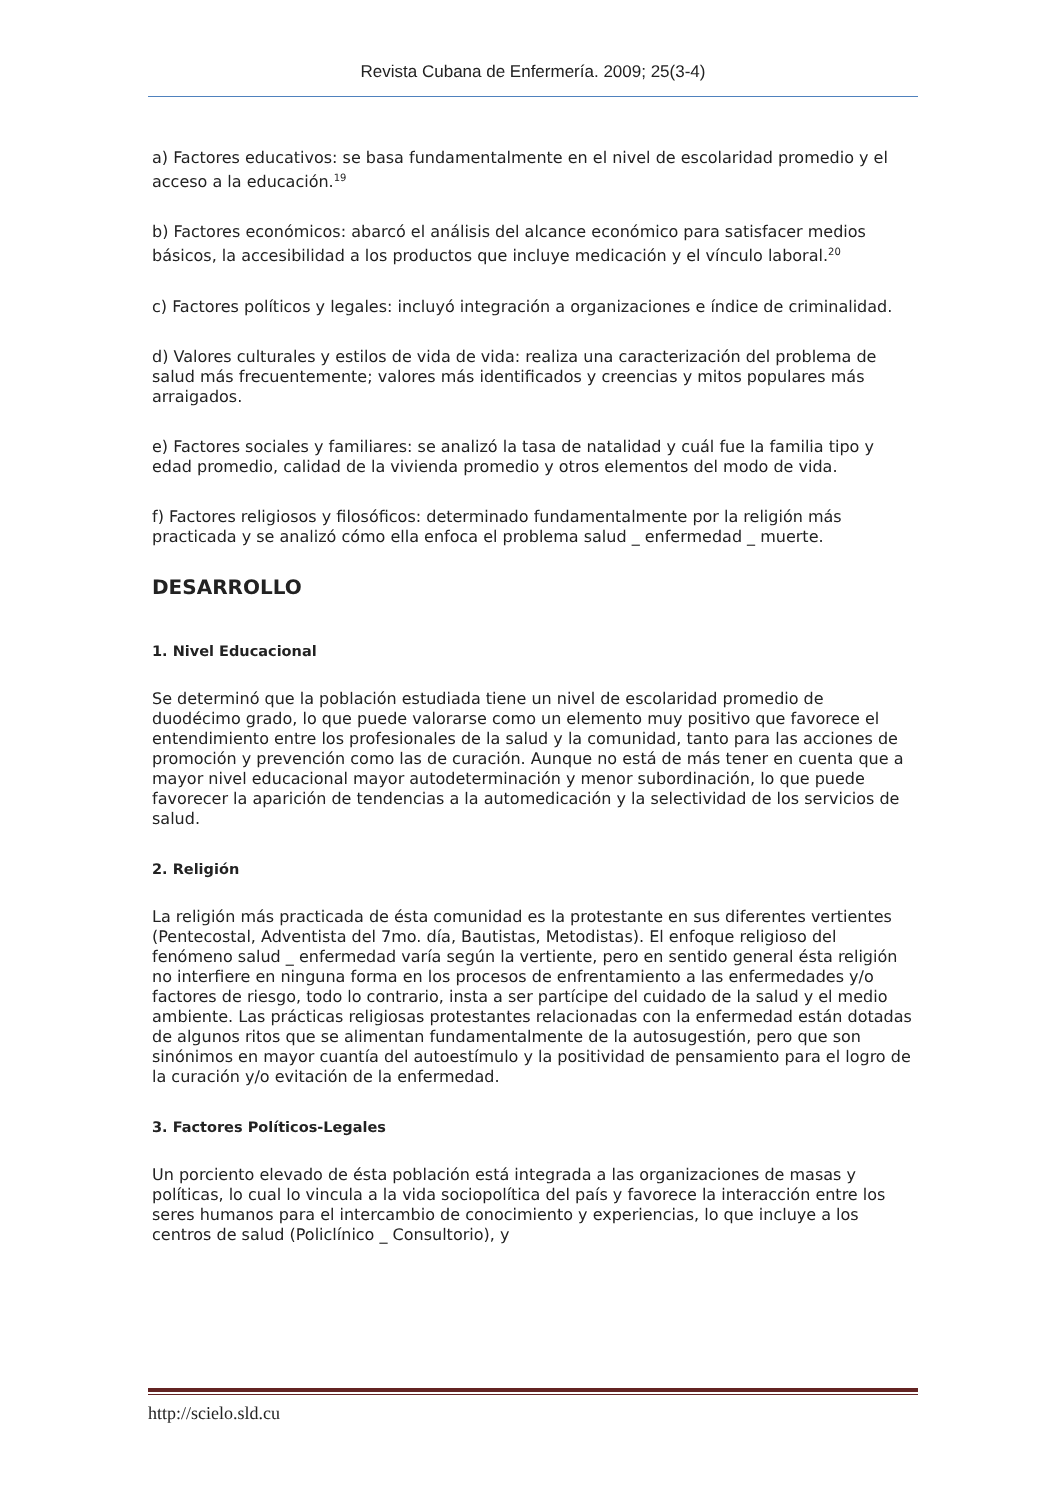Revista Cubana de Enfermería. 2009; 25(3-4)
a) Factores educativos: se basa fundamentalmente en el nivel de escolaridad promedio y el acceso a la educación.<sup>19</sup>
b) Factores económicos: abarcó el análisis del alcance económico para satisfacer medios básicos, la accesibilidad a los productos que incluye medicación y el vínculo laboral.<sup>20</sup>
c) Factores políticos y legales: incluyó integración a organizaciones e índice de criminalidad.
d) Valores culturales y estilos de vida de vida: realiza una caracterización del problema de salud más frecuentemente; valores más identificados y creencias y mitos populares más arraigados.
e) Factores sociales y familiares: se analizó la tasa de natalidad y cuál fue la familia tipo y edad promedio, calidad de la vivienda promedio y otros elementos del modo de vida.
f) Factores religiosos y filosóficos: determinado fundamentalmente por la religión más practicada y se analizó cómo ella enfoca el problema salud _ enfermedad _ muerte.
DESARROLLO
1. Nivel Educacional
Se determinó que la población estudiada tiene un nivel de escolaridad promedio de duodécimo grado, lo que puede valorarse como un elemento muy positivo que favorece el entendimiento entre los profesionales de la salud y la comunidad, tanto para las acciones de promoción y prevención como las de curación. Aunque no está de más tener en cuenta que a mayor nivel educacional mayor autodeterminación y menor subordinación, lo que puede favorecer la aparición de tendencias a la automedicación y la selectividad de los servicios de salud.
2. Religión
La religión más practicada de ésta comunidad es la protestante en sus diferentes vertientes (Pentecostal, Adventista del 7mo. día, Bautistas, Metodistas). El enfoque religioso del fenómeno salud _ enfermedad varía según la vertiente, pero en sentido general ésta religión no interfiere en ninguna forma en los procesos de enfrentamiento a las enfermedades y/o factores de riesgo, todo lo contrario, insta a ser partícipe del cuidado de la salud y el medio ambiente. Las prácticas religiosas protestantes relacionadas con la enfermedad están dotadas de algunos ritos que se alimentan fundamentalmente de la autosugestión, pero que son sinónimos en mayor cuantía del autoestímulo y la positividad de pensamiento para el logro de la curación y/o evitación de la enfermedad.
3. Factores Políticos-Legales
Un porciento elevado de ésta población está integrada a las organizaciones de masas y políticas, lo cual lo vincula a la vida sociopolítica del país y favorece la interacción entre los seres humanos para el intercambio de conocimiento y experiencias, lo que incluye a los centros de salud (Policlínico _ Consultorio), y
http://scielo.sld.cu